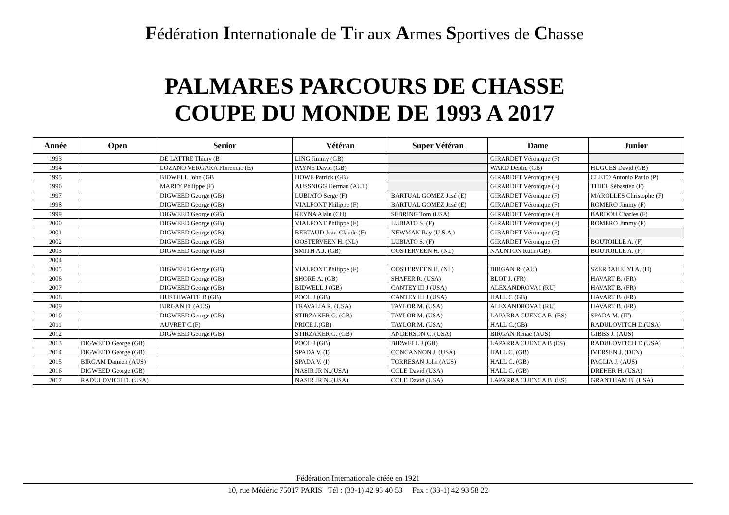Fédération Internationale de Tir aux Armes Sportives de Chasse
PALMARES PARCOURS DE CHASSE
COUPE DU MONDE DE 1993 A 2017
| Année | Open | Senior | Vétéran | Super Vétéran | Dame | Junior |
| --- | --- | --- | --- | --- | --- | --- |
| 1993 | | DE LATTRE Thiery (B | LING Jimmy (GB) | | GIRARDET Véronique (F) | |
| 1994 | | LOZANO VERGARA Florencio (E) | PAYNE David (GB) | | WARD Deidre (GB) | HUGUES David (GB) |
| 1995 | | BIDWELL John (GB | HOWE Patrick (GB) | | GIRARDET Véronique (F) | CLETO Antonio Paulo (P) |
| 1996 | | MARTY Philippe (F) | AUSSNIGG Herman (AUT) | | GIRARDET Véronique (F) | THIEL Sébastien (F) |
| 1997 | | DIGWEED George (GB) | LUBIATO Serge (F) | BARTUAL GOMEZ José (E) | GIRARDET Véronique (F) | MAROLLES Christophe (F) |
| 1998 | | DIGWEED George (GB) | VIALFONT Philippe (F) | BARTUAL GOMEZ José (E) | GIRARDET Véronique (F) | ROMERO Jimmy (F) |
| 1999 | | DIGWEED George (GB) | REYNA Alain (CH) | SEBRING Tom (USA) | GIRARDET Véronique (F) | BARDOU Charles (F) |
| 2000 | | DIGWEED George (GB) | VIALFONT Philippe (F) | LUBIATO S. (F) | GIRARDET Véronique (F) | ROMERO Jimmy (F) |
| 2001 | | DIGWEED George (GB) | BERTAUD Jean-Claude (F) | NEWMAN Ray (U.S.A.) | GIRARDET Véronique (F) | |
| 2002 | | DIGWEED George (GB) | OOSTERVEEN H. (NL) | LUBIATO S. (F) | GIRARDET Véronique (F) | BOUTOILLE A. (F) |
| 2003 | | DIGWEED George (GB) | SMITH A.J. (GB) | OOSTERVEEN H. (NL) | NAUNTON Ruth (GB) | BOUTOILLE A. (F) |
| 2004 | | | | | | |
| 2005 | | DIGWEED George (GB) | VIALFONT Philippe (F) | OOSTERVEEN H. (NL) | BIRGAN R. (AU) | SZERDAHELYI A. (H) |
| 2006 | | DIGWEED George (GB) | SHORE A. (GB) | SHAFER R. (USA) | BLOT J. (FR) | HAVART B. (FR) |
| 2007 | | DIGWEED George (GB) | BIDWELL J (GB) | CANTEY III J (USA) | ALEXANDROVA I (RU) | HAVART B. (FR) |
| 2008 | | HUSTHWAITE B (GB) | POOL J (GB) | CANTEY III J (USA) | HALL C (GB) | HAVART B. (FR) |
| 2009 | | BIRGAN D. (AUS) | TRAVALIA R. (USA) | TAYLOR M. (USA) | ALEXANDROVA I (RU) | HAVART B. (FR) |
| 2010 | | DIGWEED George (GB) | STIRZAKER G. (GB) | TAYLOR M. (USA) | LAPARRA CUENCA B. (ES) | SPADA M. (IT) |
| 2011 | | AUVRET C.(F) | PRICE J.(GB) | TAYLOR M. (USA) | HALL C.(GB) | RADULOVITCH D.(USA) |
| 2012 | | DIGWEED George (GB) | STIRZAKER G. (GB) | ANDERSON C. (USA) | BIRGAN Renae (AUS) | GIBBS J. (AUS) |
| 2013 | DIGWEED George (GB) | | POOL J (GB) | BIDWELL J (GB) | LAPARRA CUENCA B (ES) | RADULOVITCH D (USA) |
| 2014 | DIGWEED George (GB) | | SPADA V. (I) | CONCANNON J. (USA) | HALL C. (GB) | IVERSEN J. (DEN) |
| 2015 | BIRGAM Damien (AUS) | | SPADA V. (I) | TORRESAN John (AUS) | HALL C. (GB) | PAGLIA J. (AUS) |
| 2016 | DIGWEED George (GB) | | NASIR JR N..(USA) | COLE David (USA) | HALL C. (GB) | DREHER H. (USA) |
| 2017 | RADULOVICH D. (USA) | | NASIR JR N..(USA) | COLE David (USA) | LAPARRA CUENCA B. (ES) | GRANTHAM B. (USA) |
Fédération Internationale créée en 1921
10, rue Médéric 75017 PARIS Tél : (33-1) 42 93 40 53 Fax : (33-1) 42 93 58 22